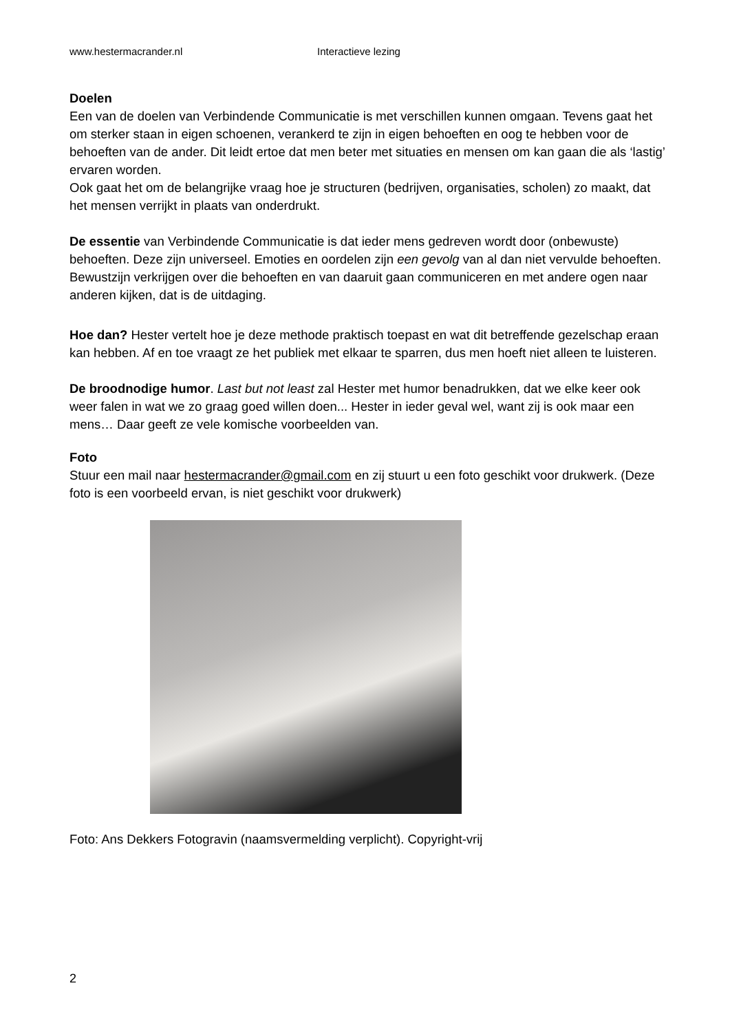www.hestermacrander.nl Interactieve lezing
Doelen
Een van de doelen van Verbindende Communicatie is met verschillen kunnen omgaan. Tevens gaat het om sterker staan in eigen schoenen, verankerd te zijn in eigen behoeften en oog te hebben voor de behoeften van de ander. Dit leidt ertoe dat men beter met situaties en mensen om kan gaan die als ‘lastig’ ervaren worden.
Ook gaat het om de belangrijke vraag hoe je structuren (bedrijven, organisaties, scholen) zo maakt, dat het mensen verrijkt in plaats van onderdrukt.
De essentie van Verbindende Communicatie is dat ieder mens gedreven wordt door (onbewuste) behoeften. Deze zijn universeel. Emoties en oordelen zijn een gevolg van al dan niet vervulde behoeften. Bewustzijn verkrijgen over die behoeften en van daaruit gaan communiceren en met andere ogen naar anderen kijken, dat is de uitdaging.
Hoe dan? Hester vertelt hoe je deze methode praktisch toepast en wat dit betreffende gezelschap eraan kan hebben. Af en toe vraagt ze het publiek met elkaar te sparren, dus men hoeft niet alleen te luisteren.
De broodnodige humor. Last but not least zal Hester met humor benadrukken, dat we elke keer ook weer falen in wat we zo graag goed willen doen... Hester in ieder geval wel, want zij is ook maar een mens… Daar geeft ze vele komische voorbeelden van.
Foto
Stuur een mail naar hestermacrander@gmail.com en zij stuurt u een foto geschikt voor drukwerk. (Deze foto is een voorbeeld ervan, is niet geschikt voor drukwerk)
Foto: Ans Dekkers Fotogravin (naamsvermelding verplicht). Copyright-vrij
2